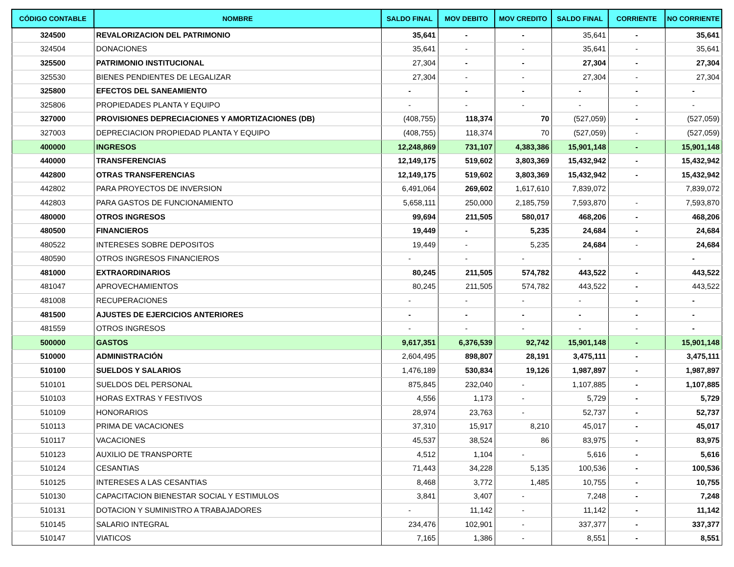| CÓDIGO CONTABLE | NOMBRE | SALDO FINAL | MOV DEBITO | MOV CREDITO | SALDO FINAL | CORRIENTE | NO CORRIENTE |
| --- | --- | --- | --- | --- | --- | --- | --- |
| 324500 | REVALORIZACION DEL PATRIMONIO | 35,641 | - | - | 35,641 | - | 35,641 |
| 324504 | DONACIONES | 35,641 | - | - | 35,641 | - | 35,641 |
| 325500 | PATRIMONIO INSTITUCIONAL | 27,304 | - | - | 27,304 | - | 27,304 |
| 325530 | BIENES PENDIENTES DE LEGALIZAR | 27,304 | - | - | 27,304 | - | 27,304 |
| 325800 | EFECTOS DEL SANEAMIENTO | - | - | - | - | - | - |
| 325806 | PROPIEDADES PLANTA Y EQUIPO | - | - | - | - | - | - |
| 327000 | PROVISIONES DEPRECIACIONES Y AMORTIZACIONES (DB) | (408,755) | 118,374 | 70 | (527,059) | - | (527,059) |
| 327003 | DEPRECIACION PROPIEDAD PLANTA Y EQUIPO | (408,755) | 118,374 | 70 | (527,059) | - | (527,059) |
| 400000 | INGRESOS | 12,248,869 | 731,107 | 4,383,386 | 15,901,148 | - | 15,901,148 |
| 440000 | TRANSFERENCIAS | 12,149,175 | 519,602 | 3,803,369 | 15,432,942 | - | 15,432,942 |
| 442800 | OTRAS TRANSFERENCIAS | 12,149,175 | 519,602 | 3,803,369 | 15,432,942 | - | 15,432,942 |
| 442802 | PARA PROYECTOS DE INVERSION | 6,491,064 | 269,602 | 1,617,610 | 7,839,072 | | 7,839,072 |
| 442803 | PARA GASTOS DE FUNCIONAMIENTO | 5,658,111 | 250,000 | 2,185,759 | 7,593,870 | - | 7,593,870 |
| 480000 | OTROS INGRESOS | 99,694 | 211,505 | 580,017 | 468,206 | - | 468,206 |
| 480500 | FINANCIEROS | 19,449 | - | 5,235 | 24,684 | - | 24,684 |
| 480522 | INTERESES SOBRE DEPOSITOS | 19,449 | - | 5,235 | 24,684 | - | 24,684 |
| 480590 | OTROS INGRESOS FINANCIEROS | - | - | - | - | | - |
| 481000 | EXTRAORDINARIOS | 80,245 | 211,505 | 574,782 | 443,522 | - | 443,522 |
| 481047 | APROVECHAMIENTOS | 80,245 | 211,505 | 574,782 | 443,522 | - | 443,522 |
| 481008 | RECUPERACIONES | - | - | - | - | - | - |
| 481500 | AJUSTES DE EJERCICIOS ANTERIORES | - | - | - | - | - | - |
| 481559 | OTROS INGRESOS | - | - | - | - | - | - |
| 500000 | GASTOS | 9,617,351 | 6,376,539 | 92,742 | 15,901,148 | - | 15,901,148 |
| 510000 | ADMINISTRACIÓN | 2,604,495 | 898,807 | 28,191 | 3,475,111 | - | 3,475,111 |
| 510100 | SUELDOS Y SALARIOS | 1,476,189 | 530,834 | 19,126 | 1,987,897 | - | 1,987,897 |
| 510101 | SUELDOS DEL PERSONAL | 875,845 | 232,040 | - | 1,107,885 | - | 1,107,885 |
| 510103 | HORAS EXTRAS Y FESTIVOS | 4,556 | 1,173 | - | 5,729 | - | 5,729 |
| 510109 | HONORARIOS | 28,974 | 23,763 | - | 52,737 | - | 52,737 |
| 510113 | PRIMA DE VACACIONES | 37,310 | 15,917 | 8,210 | 45,017 | - | 45,017 |
| 510117 | VACACIONES | 45,537 | 38,524 | 86 | 83,975 | - | 83,975 |
| 510123 | AUXILIO DE TRANSPORTE | 4,512 | 1,104 | - | 5,616 | - | 5,616 |
| 510124 | CESANTIAS | 71,443 | 34,228 | 5,135 | 100,536 | - | 100,536 |
| 510125 | INTERESES A LAS CESANTIAS | 8,468 | 3,772 | 1,485 | 10,755 | - | 10,755 |
| 510130 | CAPACITACION BIENESTAR SOCIAL Y ESTIMULOS | 3,841 | 3,407 | - | 7,248 | - | 7,248 |
| 510131 | DOTACION Y SUMINISTRO A TRABAJADORES | - | 11,142 | - | 11,142 | - | 11,142 |
| 510145 | SALARIO INTEGRAL | 234,476 | 102,901 | - | 337,377 | - | 337,377 |
| 510147 | VIATICOS | 7,165 | 1,386 | - | 8,551 | - | 8,551 |